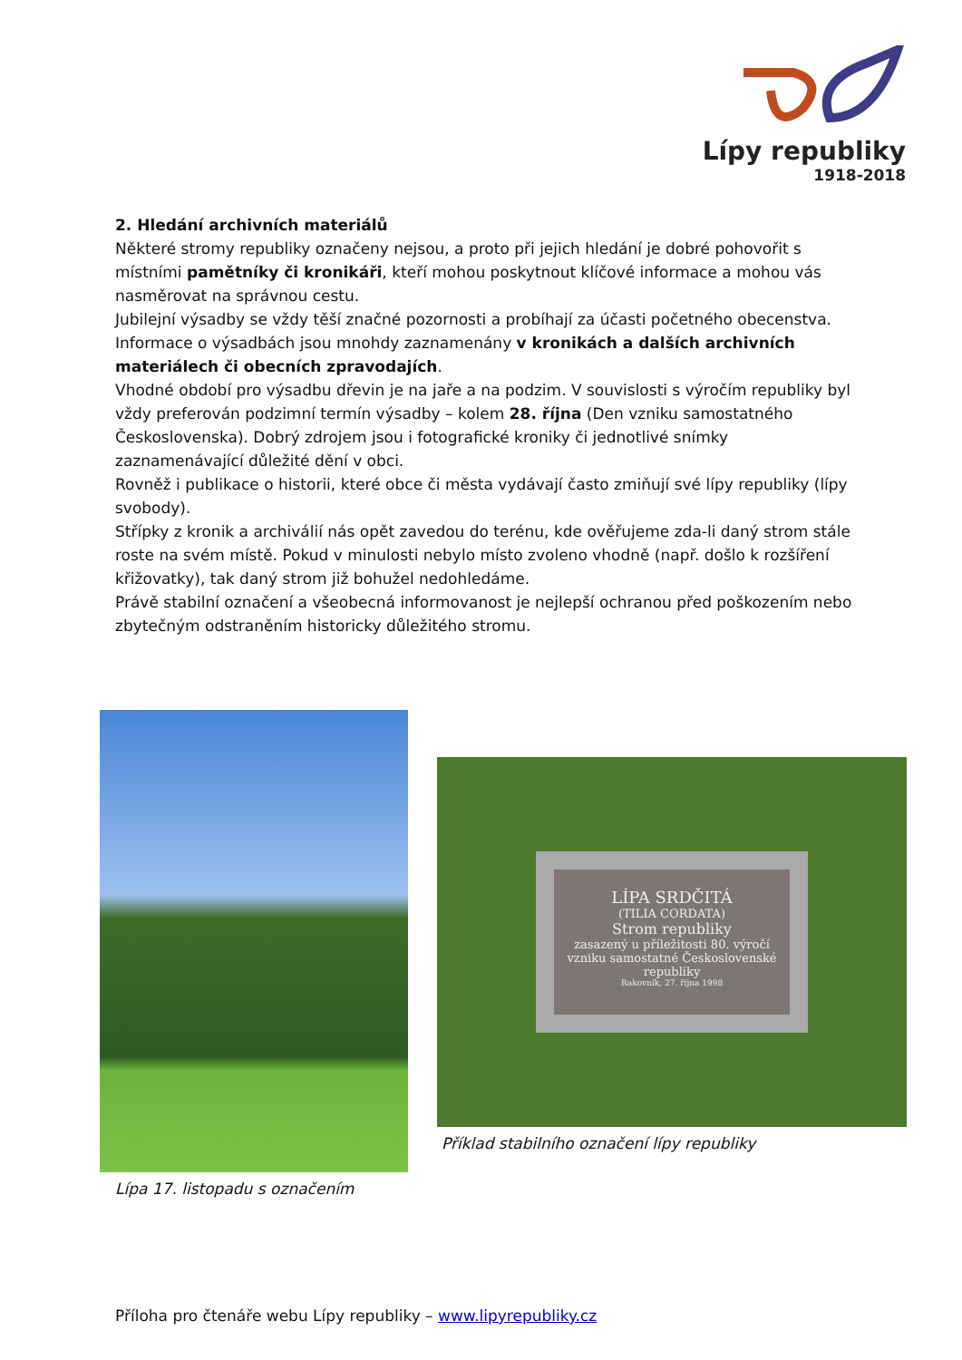Lípy republiky
1918-2018
2. Hledání archivních materiálů
Některé stromy republiky označeny nejsou, a proto při jejich hledání je dobré pohovořit s místními pamětníky či kronikáři, kteří mohou poskytnout klíčové informace a mohou vás nasměrovat na správnou cestu.
Jubilejní výsadby se vždy těší značné pozornosti a probíhají za účasti početného obecenstva. Informace o výsadbách jsou mnohdy zaznamenány v kronikách a dalších archivních materiálech či obecních zpravodajích.
Vhodné období pro výsadbu dřevin je na jaře a na podzim. V souvislosti s výročím republiky byl vždy preferován podzimní termín výsadby – kolem 28. října (Den vzniku samostatného Československa). Dobrý zdrojem jsou i fotografické kroniky či jednotlivé snímky zaznamenávající důležité dění v obci.
Rovněž i publikace o historii, které obce či města vydávají často zmiňují své lípy republiky (lípy svobody).
Střípky z kronik a archiválií nás opět zavedou do terénu, kde ověřujeme zda-li daný strom stále roste na svém místě. Pokud v minulosti nebylo místo zvoleno vhodně (např. došlo k rozšíření křižovatky), tak daný strom již bohužel nedohledáme.
Právě stabilní označení a všeobecná informovanost je nejlepší ochranou před poškozením nebo zbytečným odstraněním historicky důležitého stromu.
Lípa 17. listopadu s označením
LÍPA SRDČITÁ
(TILIA CORDATA)
Strom republiky
zasazený u příležitosti 80. výročí vzniku samostatné Československé republiky
Rakovník, 27. října 1998
Příklad stabilního označení lípy republiky
Příloha pro čtenáře webu Lípy republiky – www.lipyrepubliky.cz